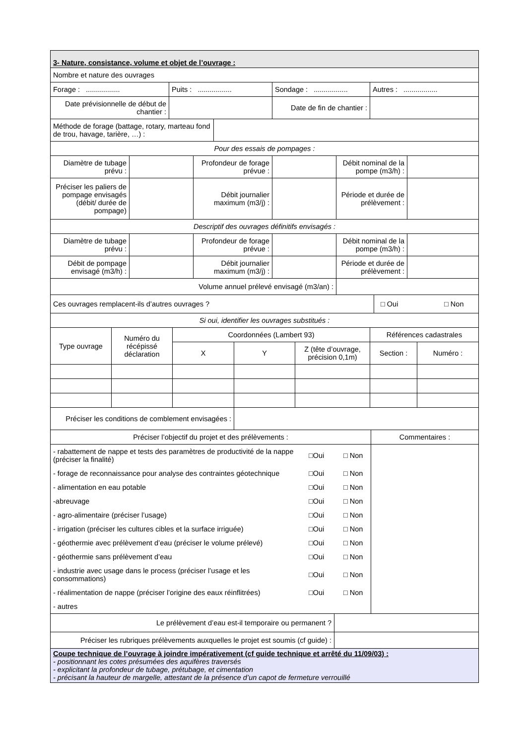| 3- Nature, consistance, volume et objet de l’ouvrage : | | | |
| Nombre et nature des ouvrages | | | |
| Forage : ................. | Puits : ................. | Sondage : ................. | Autres : ................. |
| Date prévisionnelle de début de chantier : | | Date de fin de chantier : | |
| Méthode de forage (battage, rotary, marteau fond de trou, havage, tarière, …) : | |
| Pour des essais de pompages : | |
| Diamètre de tubage prévu : | | Profondeur de forage prévue : | | Débit nominal de la pompe (m3/h) : | |
| Préciser les paliers de pompage envisagés (débit/ durée de pompage) | | Débit journalier maximum (m3/j) : | | Période et durée de prélèvement : | |
| Descriptif des ouvrages définitifs envisagés : | | | | | |
| Diamètre de tubage prévu : | | Profondeur de forage prévue : | | Débit nominal de la pompe (m3/h) : | |
| Débit de pompage envisagé (m3/h) : | | Débit journalier maximum (m3/j) : | | Période et durée de prélèvement : | |
| Volume annuel prélevé envisagé (m3/an) : | | | | | |
| Ces ouvrages remplacent-ils d’autres ouvrages ? | □ Oui □ Non |
| Si oui, identifier les ouvrages substitués : | |
| Type ouvrage | Numéro du récépissé déclaration | Coordonnées (Lambert 93) | | | Références cadastrales | |
| | | X | Y | Z (tête d’ouvrage, précision 0,1m) | Section : | Numéro : |
| Préciser les conditions de comblement envisagées : | | | | | | |
| Préciser l’objectif du projet et des prélèvements : | Commentaires : |
| / - rabattement de nappe et tests des paramètres de productivité de la nappe (préciser la finalité) / □Oui / □ Non / / - forage de reconnaissance pour analyse des contraintes géotechnique / □Oui / □ Non / / - alimentation en eau potable / □Oui / □ Non / / -abreuvage / □Oui / □ Non / / - agro-alimentaire (préciser l’usage) / □Oui / □ Non / / - irrigation (préciser les cultures cibles et la surface irriguée) / □Oui / □ Non / / - géothermie avec prélèvement d’eau (préciser le volume prélevé) / □Oui / □ Non / / - géothermie sans prélèvement d’eau / □Oui / □ Non / / - industrie avec usage dans le process (préciser l’usage et les consommations) / □Oui / □ Non / / - réalimentation de nappe (préciser l’origine des eaux réinflitrées) / □Oui / □ Non / / - autres / / / | |
| Le prélèvement d’eau est-il temporaire ou permanent ? | |
| Préciser les rubriques prélèvements auxquelles le projet est soumis (cf guide) : | |
| Coupe technique de l’ouvrage à joindre impérativement (cf guide technique et arrêté du 11/09/03) : - positionnant les cotes présumées des aquifères traversés - explicitant la profondeur de tubage, prétubage, et cimentation - précisant la hauteur de margelle, attestant de la présence d’un capot de fermeture verrouillé | |